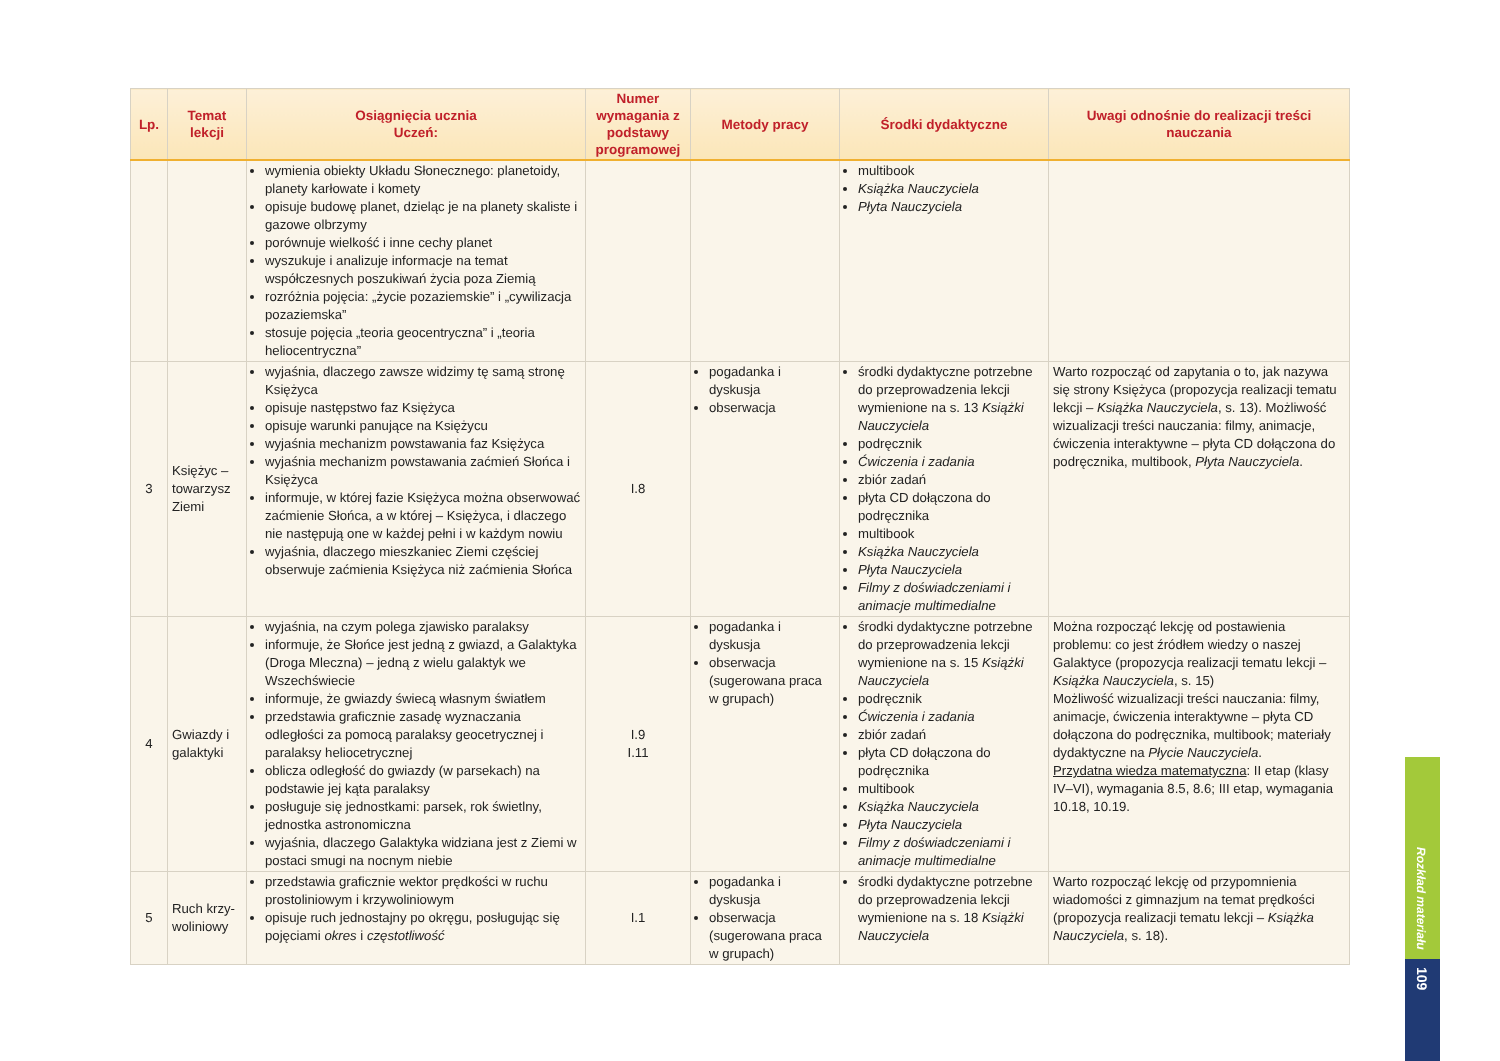| Lp. | Temat lekcji | Osiągnięcia ucznia Uczeń: | Numer wymagania z podstawy programowej | Metody pracy | Środki dydaktyczne | Uwagi odnośnie do realizacji treści nauczania |
| --- | --- | --- | --- | --- | --- | --- |
| | | wymienia obiekty Układu Słonecznego: planetoidy, planety karłowate i komety opisuje budowę planet, dzieląc je na planety skaliste i gazowe olbrzymy porównuje wielkość i inne cechy planet wyszukuje i analizuje informacje na temat współczesnych poszukiwań życia poza Ziemią rozróżnia pojęcia: „życie pozaziemskie” i „cywilizacja pozaziemska” stosuje pojęcia „teoria geocentryczna” i „teoria heliocentryczna” | | | multibook Książka Nauczyciela Płyta Nauczyciela | |
| 3 | Księżyc – towarzysz Ziemi | wyjaśnia, dlaczego zawsze widzimy tę samą stronę Księżyca opisuje następstwo faz Księżyca opisuje warunki panujące na Księżycu wyjaśnia mechanizm powstawania faz Księżyca wyjaśnia mechanizm powstawania zaćmień Słońca i Księżyca informuje, w której fazie Księżyca można obserwować zaćmienie Słońca, a w której – Księżyca, i dlaczego nie następują one w każdej pełni i w każdym nowiu wyjaśnia, dlaczego mieszkaniec Ziemi częściej obserwuje zaćmienia Księżyca niż zaćmienia Słońca | I.8 | pogadanka i dyskusja obserwacja | środki dydaktyczne potrzebne do przeprowadzenia lekcji wymienione na s. 13 Książki Nauczyciela podręcznik Ćwiczenia i zadania zbiór zadań płyta CD dołączona do podręcznika multibook Książka Nauczyciela Płyta Nauczyciela Filmy z doświadczeniami i animacje multimedialne | Warto rozpocząć od zapytania o to, jak nazywa się strony Księżyca (propozycja realizacji tematu lekcji – Książka Nauczyciela , s. 13). Możliwość wizualizacji treści nauczania: filmy, animacje, ćwiczenia interaktywne – płyta CD dołączona do podręcznika, multibook, Płyta Nauczyciela . |
| 4 | Gwiazdy i galaktyki | wyjaśnia, na czym polega zjawisko paralaksy informuje, że Słońce jest jedną z gwiazd, a Galaktyka (Droga Mleczna) – jedną z wielu galaktyk we Wszechświecie informuje, że gwiazdy świecą własnym światłem przedstawia graficznie zasadę wyznaczania odległości za pomocą paralaksy geocetrycznej i paralaksy heliocetrycznej oblicza odległość do gwiazdy (w parsekach) na podstawie jej kąta paralaksy posługuje się jednostkami: parsek, rok świetlny, jednostka astronomiczna wyjaśnia, dlaczego Galaktyka widziana jest z Ziemi w postaci smugi na nocnym niebie | I.9 I.11 | pogadanka i dyskusja obserwacja (sugerowana praca w grupach) | środki dydaktyczne potrzebne do przeprowadzenia lekcji wymienione na s. 15 Książki Nauczyciela podręcznik Ćwiczenia i zadania zbiór zadań płyta CD dołączona do podręcznika multibook Książka Nauczyciela Płyta Nauczyciela Filmy z doświadczeniami i animacje multimedialne | Można rozpocząć lekcję od postawienia problemu: co jest źródłem wiedzy o naszej Galaktyce (propozycja realizacji tematu lekcji – Książka Nauczyciela , s. 15) Możliwość wizualizacji treści nauczania: filmy, animacje, ćwiczenia interaktywne – płyta CD dołączona do podręcznika, multibook; materiały dydaktyczne na Płycie Nauczyciela . Przydatna wiedza matematyczna : II etap (klasy IV–VI), wymagania 8.5, 8.6; III etap, wymagania 10.18, 10.19. |
| 5 | Ruch krzy-woliniowy | przedstawia graficznie wektor prędkości w ruchu prostoliniowym i krzywoliniowym opisuje ruch jednostajny po okręgu, posługując się pojęciami okres i częstotliwość | I.1 | pogadanka i dyskusja obserwacja (sugerowana praca w grupach) | środki dydaktyczne potrzebne do przeprowadzenia lekcji wymienione na s. 18 Książki Nauczyciela | Warto rozpocząć lekcję od przypomnienia wiadomości z gimnazjum na temat prędkości (propozycja realizacji tematu lekcji – Książka Nauczyciela , s. 18). |
Rozkład materiału
109